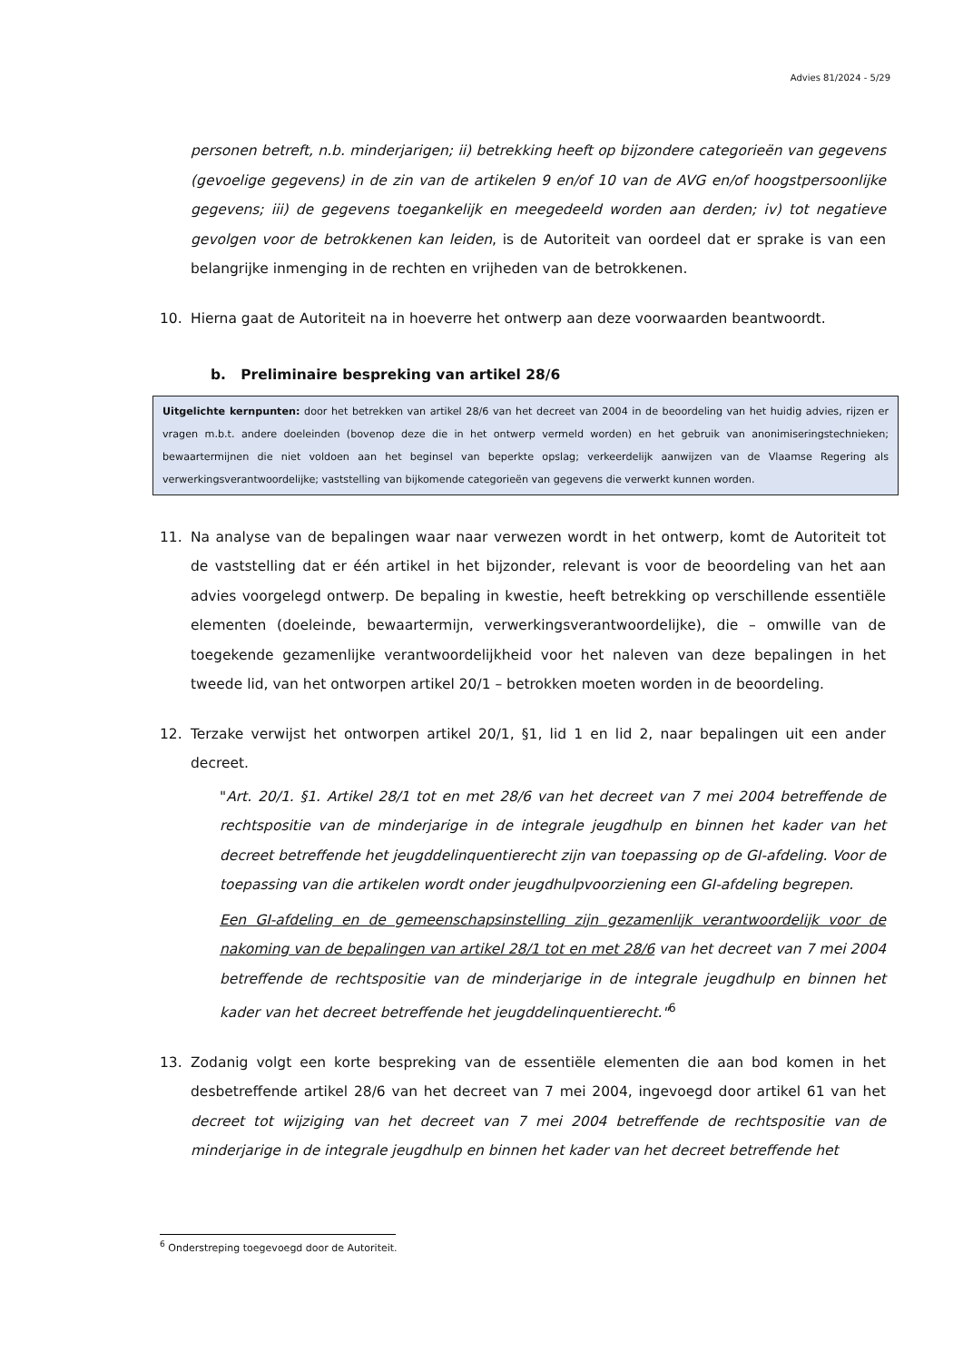Advies 81/2024 - 5/29
personen betreft, n.b. minderjarigen; ii) betrekking heeft op bijzondere categorieën van gegevens (gevoelige gegevens) in de zin van de artikelen 9 en/of 10 van de AVG en/of hoogstpersoonlijke gegevens; iii) de gegevens toegankelijk en meegedeeld worden aan derden; iv) tot negatieve gevolgen voor de betrokkenen kan leiden, is de Autoriteit van oordeel dat er sprake is van een belangrijke inmenging in de rechten en vrijheden van de betrokkenen.
10. Hierna gaat de Autoriteit na in hoeverre het ontwerp aan deze voorwaarden beantwoordt.
b. Preliminaire bespreking van artikel 28/6
Uitgelichte kernpunten: door het betrekken van artikel 28/6 van het decreet van 2004 in de beoordeling van het huidig advies, rijzen er vragen m.b.t. andere doeleinden (bovenop deze die in het ontwerp vermeld worden) en het gebruik van anonimiseringstechnieken; bewaartermijnen die niet voldoen aan het beginsel van beperkte opslag; verkeerdelijk aanwijzen van de Vlaamse Regering als verwerkingsverantwoordelijke; vaststelling van bijkomende categorieën van gegevens die verwerkt kunnen worden.
11. Na analyse van de bepalingen waar naar verwezen wordt in het ontwerp, komt de Autoriteit tot de vaststelling dat er één artikel in het bijzonder, relevant is voor de beoordeling van het aan advies voorgelegd ontwerp. De bepaling in kwestie, heeft betrekking op verschillende essentiële elementen (doeleinde, bewaartermijn, verwerkingsverantwoordelijke), die – omwille van de toegekende gezamenlijke verantwoordelijkheid voor het naleven van deze bepalingen in het tweede lid, van het ontworpen artikel 20/1 – betrokken moeten worden in de beoordeling.
12. Terzake verwijst het ontworpen artikel 20/1, §1, lid 1 en lid 2, naar bepalingen uit een ander decreet.
"Art. 20/1. §1. Artikel 28/1 tot en met 28/6 van het decreet van 7 mei 2004 betreffende de rechtspositie van de minderjarige in de integrale jeugdhulp en binnen het kader van het decreet betreffende het jeugddelinquentierecht zijn van toepassing op de GI-afdeling. Voor de toepassing van die artikelen wordt onder jeugdhulpvoorziening een GI-afdeling begrepen.
Een GI-afdeling en de gemeenschapsinstelling zijn gezamenlijk verantwoordelijk voor de nakoming van de bepalingen van artikel 28/1 tot en met 28/6 van het decreet van 7 mei 2004 betreffende de rechtspositie van de minderjarige in de integrale jeugdhulp en binnen het kader van het decreet betreffende het jeugddelinquentierecht."<sup>6</sup>
13. Zodanig volgt een korte bespreking van de essentiële elementen die aan bod komen in het desbetreffende artikel 28/6 van het decreet van 7 mei 2004, ingevoegd door artikel 61 van het decreet tot wijziging van het decreet van 7 mei 2004 betreffende de rechtspositie van de minderjarige in de integrale jeugdhulp en binnen het kader van het decreet betreffende het
<sup>6</sup> Onderstreping toegevoegd door de Autoriteit.